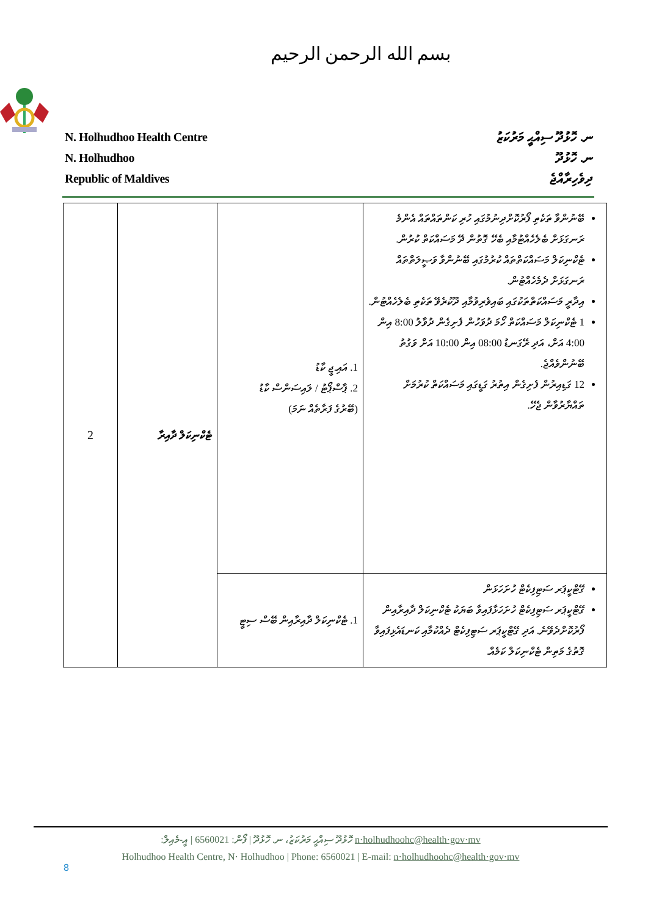بسم الله الرحمن الرحيم
N. Holhudhoo Health Centre
N. Holhudhoo
Republic of Maldives
ނ. ހޮޅުދޫ ސިއްޙީ މަރުކަޒު
ނ. ހޮޅުދޫ
ދިވެހިރާއްޖެ
| 2 | ޓެކްނިކަލް ދާއިރާ | 1. އައި.ޖީ ކާޑު 2. ޕާސްޕޯޓު / ލައިސަންސް ކާޑު (ބޭރުގެ ފަރާތެއް ނަމަ) | ބޭނުންވާ ތަކެތި ފޯރުކޮށްދިނުމުގައި ހުރި ކަންތައްތައް އެންމެ ރަނގަޅަށް ބެލެހެއްޓުމާއި ބެހޭ ގޮތުން ދޭ މަސައްކަތް ކުރުން. ޓެކްނިކަލް މަސައްކަތްތައް ކުރުމުގައި ބޭނުންވާ ވަޞީލަތްތައް ރަނގަޅަށް ދެމެހެއްޓުން. އިދާރީ މަސައްކަތްތަކުގައި ބައިވެރިވުމާއި ދޫކުރެވޭ ތަކެތި ބެލެހެއްޓުން. 1 ޓެކްނިކަލް މަސައްކަތް ހޯމަ ދުވަހުން ފެށިގެން ދުވާލު 8:00 އިން 4:00 އަށް، އަދި ރޭގަނޑު 08:00 އިން 10:00 އަށް ވަގުތު ބޭނުންވެއްޖެ. 12 ގަޑިއިރުން ފެށިގެން އިތުރު ގަޑީގައި މަސައްކަތް ކުރުމަށް ތައްޔާރުވާން ޖެހޭ. |
| | | 1. ޓެކްނިކަލް ދާއިރާއިން ބޭސް ސިޓީ | ގޭޓްކީޕަރ ސަޓިފިކެޓް ހުށަހަޅަން ގޭޓްކީޕަރ ސަޓިފިކެޓް ހުށަހަޅާފައިވާ ބަޔަކު ޓެކްނިކަލް ދާއިރާއިން ފޯރުކޮށްދެވޭނެ. އަދި ގޭޓްކީޕަރ ސަޓިފިކެޓް ދެއްކުމާއި ކަނޑައެޅިފައިވާ ގޮތުގެ މަތިން ޓެކްނިކަލް ކަމެއް. |
ހޮޅުދޫ ސިއްޙީ މަރުކަޒު، ނ. ހޮޅުދޫ | ފޯން: 6560021 | އީ-މެއިލް: n·holhudhoohc@health·gov·mv
Holhudhoo Health Centre, N· Holhudhoo | Phone: 6560021 | E-mail: n·holhudhoohc@health·gov·mv
8